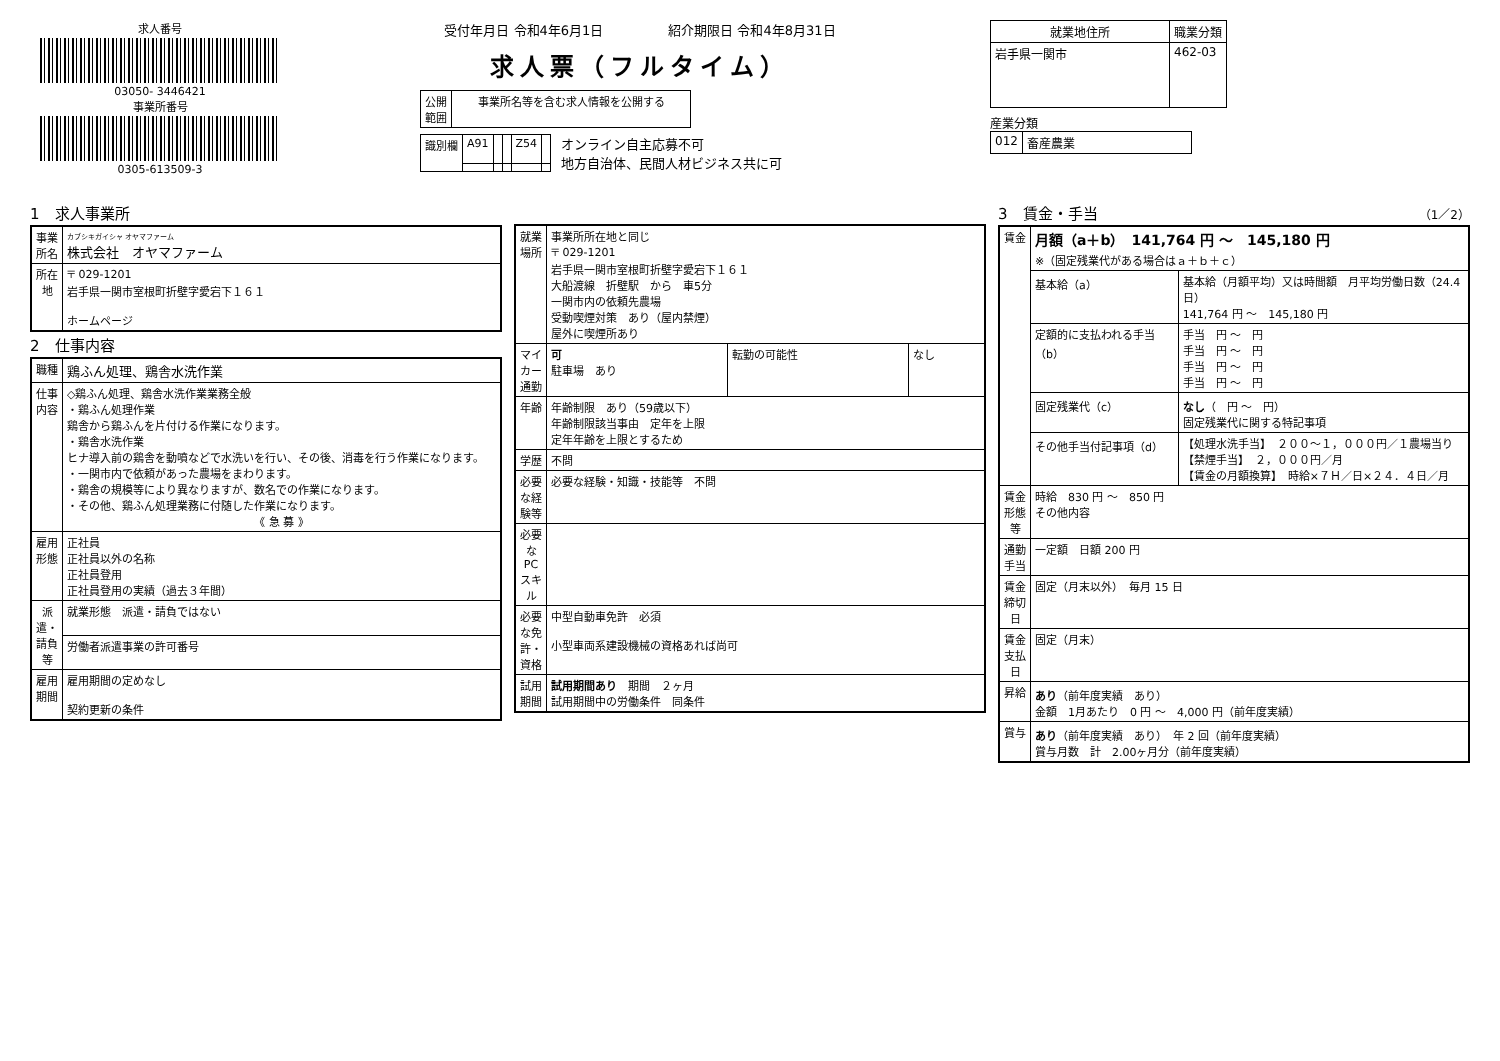求人番号
03050- 3446421
事業所番号
0305-613509-3
受付年月日 令和4年6月1日　　　　　紹介期限日 令和4年8月31日
求人票（フルタイム）
| 公開 範囲 | 事業所名等を含む求人情報を公開する |
| 識別欄 | A91 | | | Z54 | |
オンライン自主応募不可
地方自治体、民間人材ビジネス共に可
| 就業地住所 | 職業分類 |
| --- | --- |
| 岩手県一関市 | 462-03 |
産業分類
| 012 | 畜産農業 |
1　求人事業所
| 事業所名 | カブシキガイシャ オヤマファーム 株式会社 オヤマファーム |
| 所在地 | 〒 029-1201 岩手県一関市室根町折壁字愛宕下１６１ ホームページ |
2　仕事内容
| 職種 | 鶏ふん処理、鶏舎水洗作業 |
| 仕事内容 | ◇鶏ふん処理、鶏舎水洗作業業務全般 ・鶏ふん処理作業 鶏舎から鶏ふんを片付ける作業になります。 ・鶏舎水洗作業 ヒナ導入前の鶏舎を動噴などで水洗いを行い、その後、消毒を行う作業になります。 ・一関市内で依頼があった農場をまわります。 ・鶏舎の規模等により異なりますが、数名での作業になります。 ・その他、鶏ふん処理業務に付随した作業になります。 《 急 募 》 |
| 雇用形態 | 正社員 正社員以外の名称 正社員登用 正社員登用の実績（過去３年間） |
| 派遣・請負等 | 就業形態 派遣・請負ではない |
| | 労働者派遣事業の許可番号 |
| 雇用期間 | 雇用期間の定めなし 契約更新の条件 |
| 就業場所 | 事業所所在地と同じ 〒 029-1201 岩手県一関市室根町折壁字愛宕下１６１ 大船渡線 折壁駅 から 車5分 一関市内の依頼先農場 受動喫煙対策 あり（屋内禁煙） 屋外に喫煙所あり | | |
| マイカー通勤 | 可 駐車場 あり | 転勤の可能性 | なし |
| 年齢 | 年齢制限 あり（59歳以下） 年齢制限該当事由 定年を上限 定年年齢を上限とするため | | |
| 学歴 | 不問 | | |
| 必要な経験等 | 必要な経験・知識・技能等 不問 | | |
| 必要なPCスキル | | | |
| 必要な免許・資格 | 中型自動車免許 必須 小型車両系建設機械の資格あれば尚可 | | |
| 試用期間 | 試用期間あり 期間 ２ヶ月 試用期間中の労働条件 同条件 | | |
3　賃金・手当　（1／2）
| 賃金 | 月額（a＋b） 141,764 円 〜 145,180 円 ※（固定残業代がある場合はａ＋ｂ＋ｃ） | |
| | 基本給（a） | 基本給（月額平均）又は時間額 月平均労働日数（24.4 日） 141,764 円 〜 145,180 円 |
| | 定額的に支払われる手当（b） | 手当 円 〜 円 手当 円 〜 円 手当 円 〜 円 手当 円 〜 円 |
| | 固定残業代（c） | なし （ 円 〜 円） 固定残業代に関する特記事項 |
| | その他手当付記事項（d） | 【処理水洗手当】 ２００〜１，０００円／１農場当り 【禁煙手当】 ２，０００円／月 【賃金の月額換算】 時給×７Ｈ／日×２４．４日／月 |
| 賃金形態等 | 時給 830 円 〜 850 円 その他内容 | |
| 通勤手当 | 一定額 日額 200 円 | |
| 賃金締切日 | 固定（月末以外） 毎月 15 日 | |
| 賃金支払日 | 固定（月末） | |
| 昇給 | あり （前年度実績 あり） 金額 1月あたり 0 円 〜 4,000 円（前年度実績） | |
| 賞与 | あり （前年度実績 あり） 年 2 回（前年度実績） 賞与月数 計 2.00ヶ月分（前年度実績） | |